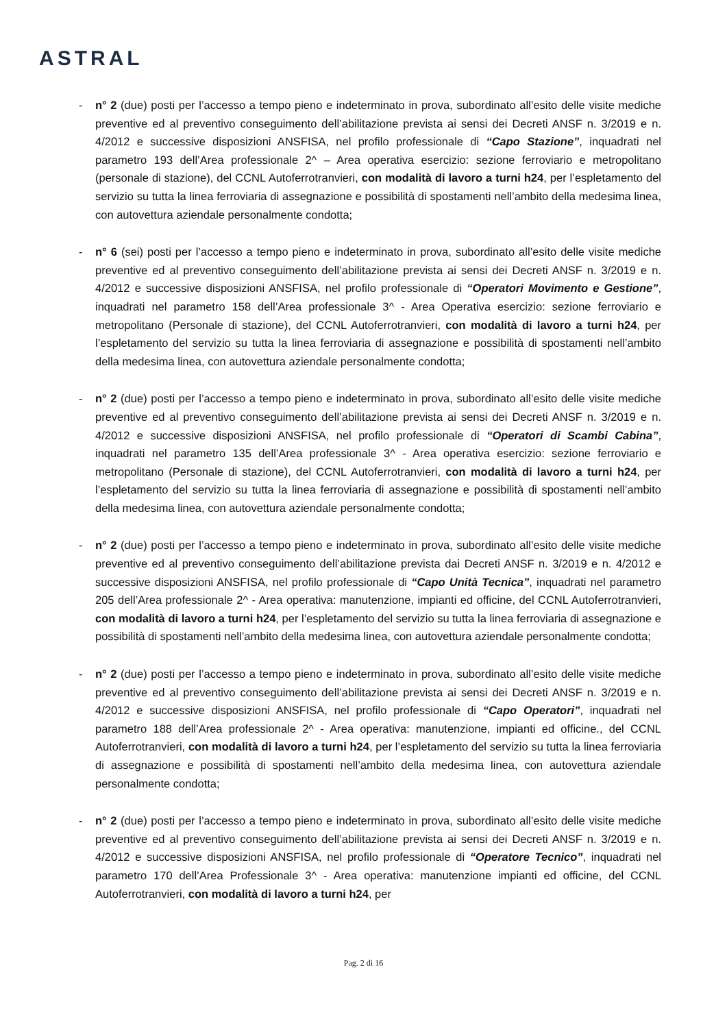ASTRAL
- n° 2 (due) posti per l’accesso a tempo pieno e indeterminato in prova, subordinato all’esito delle visite mediche preventive ed al preventivo conseguimento dell’abilitazione prevista ai sensi dei Decreti ANSF n. 3/2019 e n. 4/2012 e successive disposizioni ANSFISA, nel profilo professionale di “Capo Stazione”, inquadrati nel parametro 193 dell’Area professionale 2^ – Area operativa esercizio: sezione ferroviario e metropolitano (personale di stazione), del CCNL Autoferrotranvieri, con modalità di lavoro a turni h24, per l’espletamento del servizio su tutta la linea ferroviaria di assegnazione e possibilità di spostamenti nell’ambito della medesima linea, con autovettura aziendale personalmente condotta;
- n° 6 (sei) posti per l’accesso a tempo pieno e indeterminato in prova, subordinato all’esito delle visite mediche preventive ed al preventivo conseguimento dell’abilitazione prevista ai sensi dei Decreti ANSF n. 3/2019 e n. 4/2012 e successive disposizioni ANSFISA, nel profilo professionale di “Operatori Movimento e Gestione”, inquadrati nel parametro 158 dell’Area professionale 3^ - Area Operativa esercizio: sezione ferroviario e metropolitano (Personale di stazione), del CCNL Autoferrotranvieri, con modalità di lavoro a turni h24, per l’espletamento del servizio su tutta la linea ferroviaria di assegnazione e possibilità di spostamenti nell’ambito della medesima linea, con autovettura aziendale personalmente condotta;
- n° 2 (due) posti per l’accesso a tempo pieno e indeterminato in prova, subordinato all’esito delle visite mediche preventive ed al preventivo conseguimento dell’abilitazione prevista ai sensi dei Decreti ANSF n. 3/2019 e n. 4/2012 e successive disposizioni ANSFISA, nel profilo professionale di “Operatori di Scambi Cabina”, inquadrati nel parametro 135 dell’Area professionale 3^ - Area operativa esercizio: sezione ferroviario e metropolitano (Personale di stazione), del CCNL Autoferrotranvieri, con modalità di lavoro a turni h24, per l’espletamento del servizio su tutta la linea ferroviaria di assegnazione e possibilità di spostamenti nell’ambito della medesima linea, con autovettura aziendale personalmente condotta;
- n° 2 (due) posti per l’accesso a tempo pieno e indeterminato in prova, subordinato all’esito delle visite mediche preventive ed al preventivo conseguimento dell’abilitazione prevista dai Decreti ANSF n. 3/2019 e n. 4/2012 e successive disposizioni ANSFISA, nel profilo professionale di “Capo Unità Tecnica”, inquadrati nel parametro 205 dell’Area professionale 2^ - Area operativa: manutenzione, impianti ed officine, del CCNL Autoferrotranvieri, con modalità di lavoro a turni h24, per l’espletamento del servizio su tutta la linea ferroviaria di assegnazione e possibilità di spostamenti nell’ambito della medesima linea, con autovettura aziendale personalmente condotta;
- n° 2 (due) posti per l’accesso a tempo pieno e indeterminato in prova, subordinato all’esito delle visite mediche preventive ed al preventivo conseguimento dell’abilitazione prevista ai sensi dei Decreti ANSF n. 3/2019 e n. 4/2012 e successive disposizioni ANSFISA, nel profilo professionale di “Capo Operatori”, inquadrati nel parametro 188 dell’Area professionale 2^ - Area operativa: manutenzione, impianti ed officine., del CCNL Autoferrotranvieri, con modalità di lavoro a turni h24, per l’espletamento del servizio su tutta la linea ferroviaria di assegnazione e possibilità di spostamenti nell’ambito della medesima linea, con autovettura aziendale personalmente condotta;
- n° 2 (due) posti per l’accesso a tempo pieno e indeterminato in prova, subordinato all’esito delle visite mediche preventive ed al preventivo conseguimento dell’abilitazione prevista ai sensi dei Decreti ANSF n. 3/2019 e n. 4/2012 e successive disposizioni ANSFISA, nel profilo professionale di “Operatore Tecnico”, inquadrati nel parametro 170 dell’Area Professionale 3^ - Area operativa: manutenzione impianti ed officine, del CCNL Autoferrotranvieri, con modalità di lavoro a turni h24, per
Pag. 2 di 16